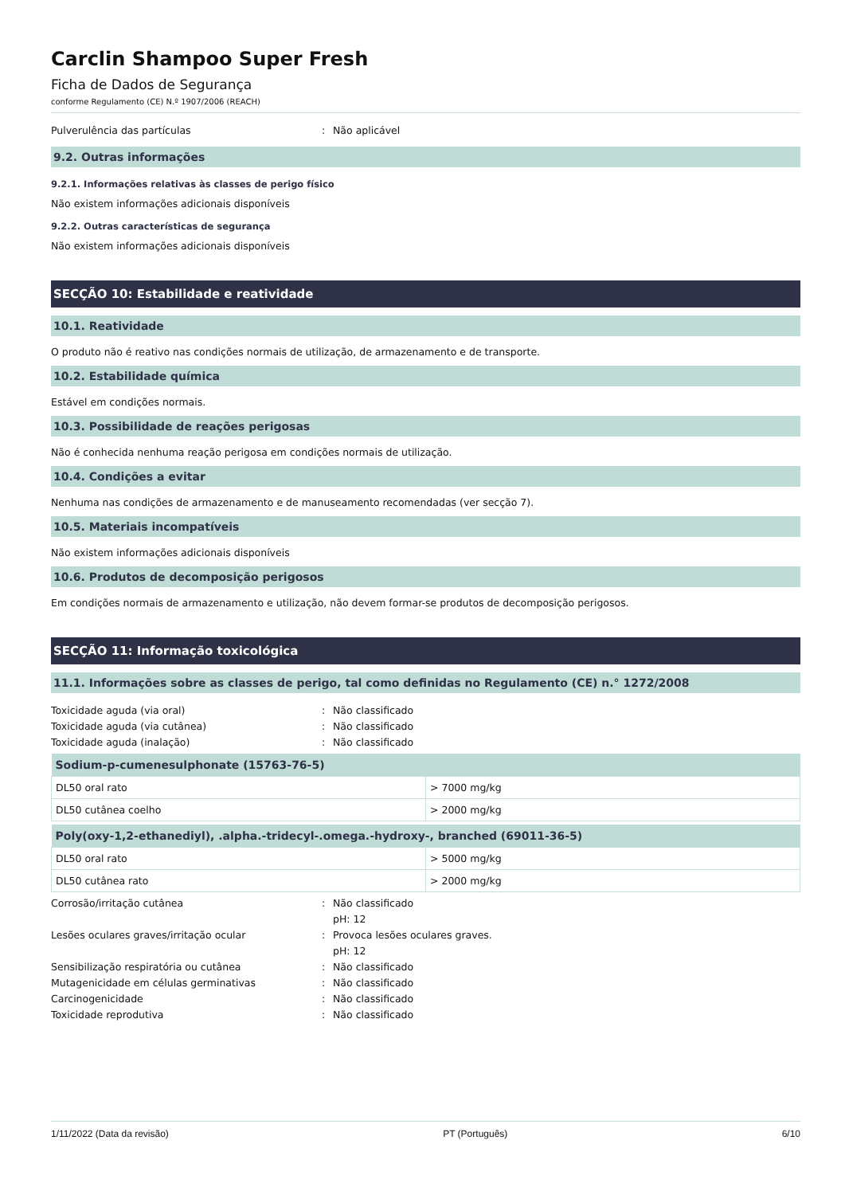Carclin Shampoo Super Fresh
Ficha de Dados de Segurança
conforme Regulamento (CE) N.º 1907/2006 (REACH)
Pulverulência das partículas: Não aplicável
9.2. Outras informações
9.2.1. Informações relativas às classes de perigo físico
Não existem informações adicionais disponíveis
9.2.2. Outras características de segurança
Não existem informações adicionais disponíveis
SECÇÃO 10: Estabilidade e reatividade
10.1. Reatividade
O produto não é reativo nas condições normais de utilização, de armazenamento e de transporte.
10.2. Estabilidade química
Estável em condições normais.
10.3. Possibilidade de reações perigosas
Não é conhecida nenhuma reação perigosa em condições normais de utilização.
10.4. Condições a evitar
Nenhuma nas condições de armazenamento e de manuseamento recomendadas (ver secção 7).
10.5. Materiais incompatíveis
Não existem informações adicionais disponíveis
10.6. Produtos de decomposição perigosos
Em condições normais de armazenamento e utilização, não devem formar-se produtos de decomposição perigosos.
SECÇÃO 11: Informação toxicológica
11.1. Informações sobre as classes de perigo, tal como definidas no Regulamento (CE) n.° 1272/2008
Toxicidade aguda (via oral): Não classificado
Toxicidade aguda (via cutânea): Não classificado
Toxicidade aguda (inalação): Não classificado
| Sodium-p-cumenesulphonate (15763-76-5) | |
| --- | --- |
| DL50 oral rato | > 7000 mg/kg |
| DL50 cutânea coelho | > 2000 mg/kg |
| Poly(oxy-1,2-ethanediyl), .alpha.-tridecyl-.omega.-hydroxy-, branched (69011-36-5) | |
| --- | --- |
| DL50 oral rato | > 5000 mg/kg |
| DL50 cutânea rato | > 2000 mg/kg |
Corrosão/irritação cutânea: Não classificado
pH: 12
Lesões oculares graves/irritação ocular: Provoca lesões oculares graves.
pH: 12
Sensibilização respiratória ou cutânea: Não classificado
Mutagenicidade em células germinativas: Não classificado
Carcinogenicidade: Não classificado
Toxicidade reprodutiva: Não classificado
1/11/2022 (Data da revisão) PT (Português) 6/10